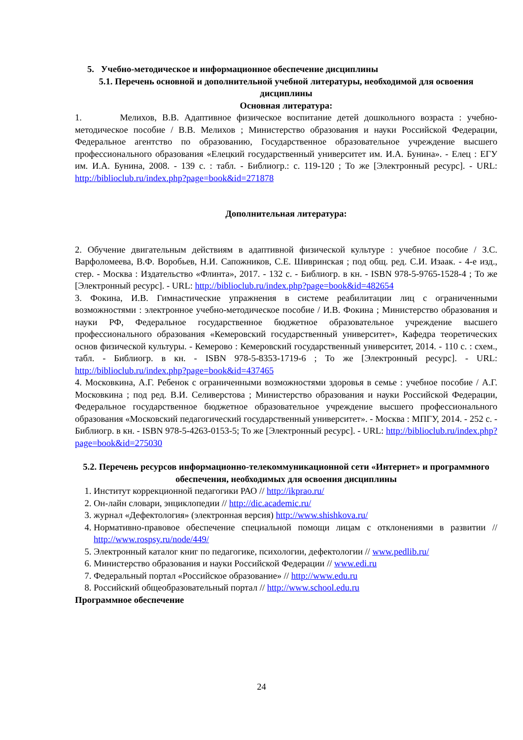5. Учебно-методическое и информационное обеспечение дисциплины
5.1. Перечень основной и дополнительной учебной литературы, необходимой для освоения дисциплины
Основная литература:
1. Мелихов, В.В. Адаптивное физическое воспитание детей дошкольного возраста : учебно-методическое пособие / В.В. Мелихов ; Министерство образования и науки Российской Федерации, Федеральное агентство по образованию, Государственное образовательное учреждение высшего профессионального образования «Елецкий государственный университет им. И.А. Бунина». - Елец : ЕГУ им. И.А. Бунина, 2008. - 139 с. : табл. - Библиогр.: с. 119-120 ; То же [Электронный ресурс]. - URL: http://biblioclub.ru/index.php?page=book&id=271878
Дополнительная литература:
2. Обучение двигательным действиям в адаптивной физической культуре : учебное пособие / З.С. Варфоломеева, В.Ф. Воробьев, Н.И. Сапожников, С.Е. Шивринская ; под общ. ред. С.И. Изаак. - 4-е изд., стер. - Москва : Издательство «Флинта», 2017. - 132 с. - Библиогр. в кн. - ISBN 978-5-9765-1528-4 ; То же [Электронный ресурс]. - URL: http://biblioclub.ru/index.php?page=book&id=482654
3. Фокина, И.В. Гимнастические упражнения в системе реабилитации лиц с ограниченными возможностями : электронное учебно-методическое пособие / И.В. Фокина ; Министерство образования и науки РФ, Федеральное государственное бюджетное образовательное учреждение высшего профессионального образования «Кемеровский государственный университет», Кафедра теоретических основ физической культуры. - Кемерово : Кемеровский государственный университет, 2014. - 110 с. : схем., табл. - Библиогр. в кн. - ISBN 978-5-8353-1719-6 ; То же [Электронный ресурс]. - URL: http://biblioclub.ru/index.php?page=book&id=437465
4. Московкина, А.Г. Ребенок с ограниченными возможностями здоровья в семье : учебное пособие / А.Г. Московкина ; под ред. В.И. Селиверстова ; Министерство образования и науки Российской Федерации, Федеральное государственное бюджетное образовательное учреждение высшего профессионального образования «Московский педагогический государственный университет». - Москва : МПГУ, 2014. - 252 с. - Библиогр. в кн. - ISBN 978-5-4263-0153-5; То же [Электронный ресурс]. - URL: http://biblioclub.ru/index.php?page=book&id=275030
5.2. Перечень ресурсов информационно-телекоммуникационной сети «Интернет» и программного обеспечения, необходимых для освоения дисциплины
1. Институт коррекционной педагогики РАО // http://ikprao.ru/
2. Он-лайн словари, энциклопедии // http://dic.academic.ru/
3. журнал «Дефектология» (электронная версия) http://www.shishkova.ru/
4. Нормативно-правовое обеспечение специальной помощи лицам с отклонениями в развитии // http://www.rospsy.ru/node/449/
5. Электронный каталог книг по педагогике, психологии, дефектологии // www.pedlib.ru/
6. Министерство образования и науки Российской Федерации // www.edi.ru
7. Федеральный портал «Российское образование» // http://www.edu.ru
8. Российский общеобразовательный портал // http://www.school.edu.ru
Программное обеспечение
24